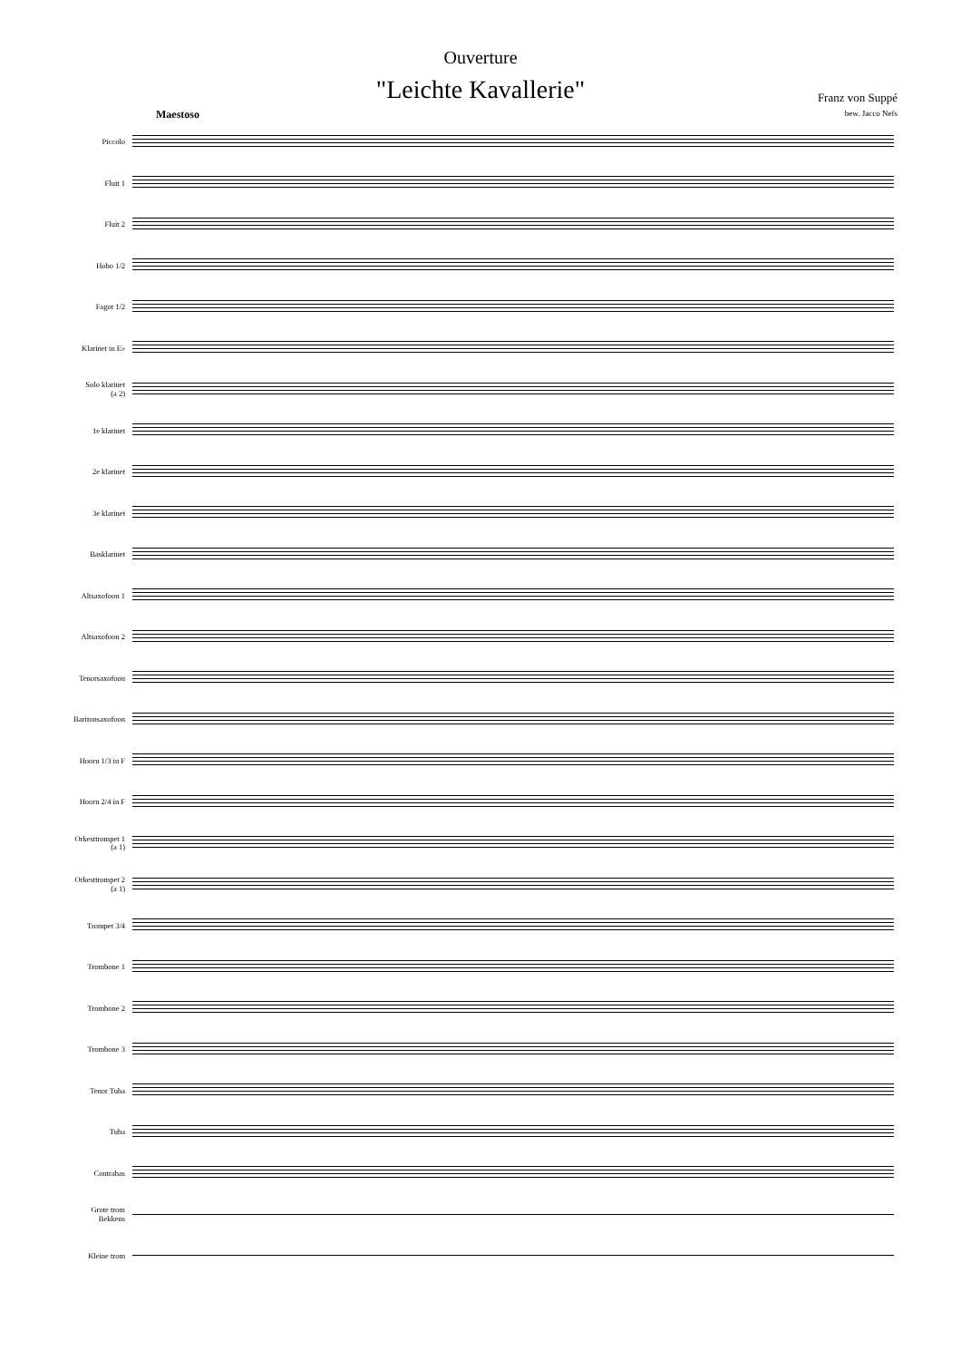Ouverture
"Leichte Kavallerie"
Franz von Suppé
bew. Jacco Nefs
Maestoso
Piccolo
Fluit 1
Fluit 2
Hobo 1/2
Fagot 1/2
Klarinet in E♭
Solo klarinet
(a 2)
1e klarinet
2e klarinet
3e klarinet
Basklarinet
Altsaxofoon 1
Altsaxofoon 2
Tenorsaxofoon
Baritonsaxofoon
Hoorn 1/3 in F
Hoorn 2/4 in F
Orkesttrompet 1
(a 1)
Orkesttrompet 2
(a 1)
Trompet 3/4
Trombone 1
Trombone 2
Trombone 3
Tenor Tuba
Tuba
Contrabas
Grote trom
Bekkens
Kleine trom